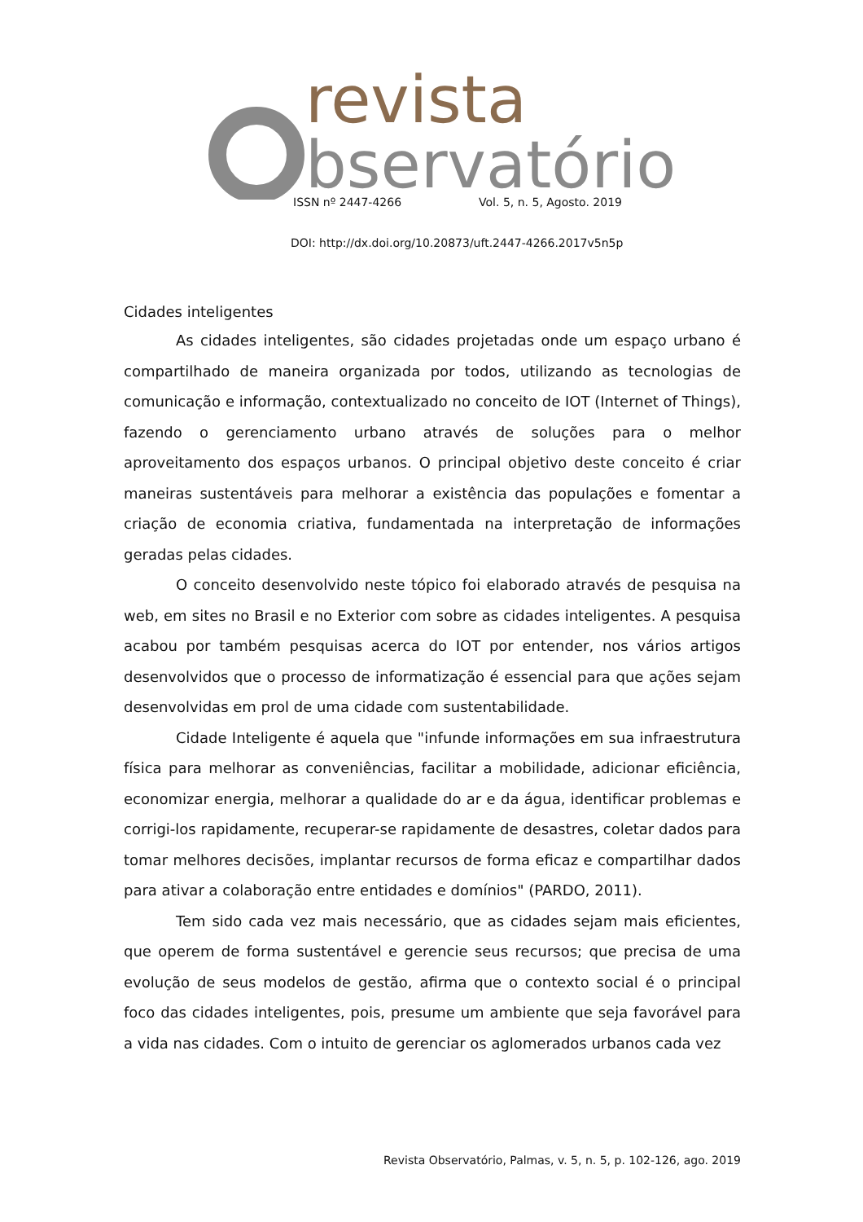revista
bservatório
ISSN nº 2447-4266 Vol. 5, n. 5, Agosto. 2019
DOI: http://dx.doi.org/10.20873/uft.2447-4266.2017v5n5p
Cidades inteligentes
As cidades inteligentes, são cidades projetadas onde um espaço urbano é compartilhado de maneira organizada por todos, utilizando as tecnologias de comunicação e informação, contextualizado no conceito de IOT (Internet of Things), fazendo o gerenciamento urbano através de soluções para o melhor aproveitamento dos espaços urbanos. O principal objetivo deste conceito é criar maneiras sustentáveis para melhorar a existência das populações e fomentar a criação de economia criativa, fundamentada na interpretação de informações geradas pelas cidades.
O conceito desenvolvido neste tópico foi elaborado através de pesquisa na web, em sites no Brasil e no Exterior com sobre as cidades inteligentes. A pesquisa acabou por também pesquisas acerca do IOT por entender, nos vários artigos desenvolvidos que o processo de informatização é essencial para que ações sejam desenvolvidas em prol de uma cidade com sustentabilidade.
Cidade Inteligente é aquela que "infunde informações em sua infraestrutura física para melhorar as conveniências, facilitar a mobilidade, adicionar eficiência, economizar energia, melhorar a qualidade do ar e da água, identificar problemas e corrigi-los rapidamente, recuperar-se rapidamente de desastres, coletar dados para tomar melhores decisões, implantar recursos de forma eficaz e compartilhar dados para ativar a colaboração entre entidades e domínios" (PARDO, 2011).
Tem sido cada vez mais necessário, que as cidades sejam mais eficientes, que operem de forma sustentável e gerencie seus recursos; que precisa de uma evolução de seus modelos de gestão, afirma que o contexto social é o principal foco das cidades inteligentes, pois, presume um ambiente que seja favorável para a vida nas cidades. Com o intuito de gerenciar os aglomerados urbanos cada vez
Revista Observatório, Palmas, v. 5, n. 5, p. 102-126, ago. 2019